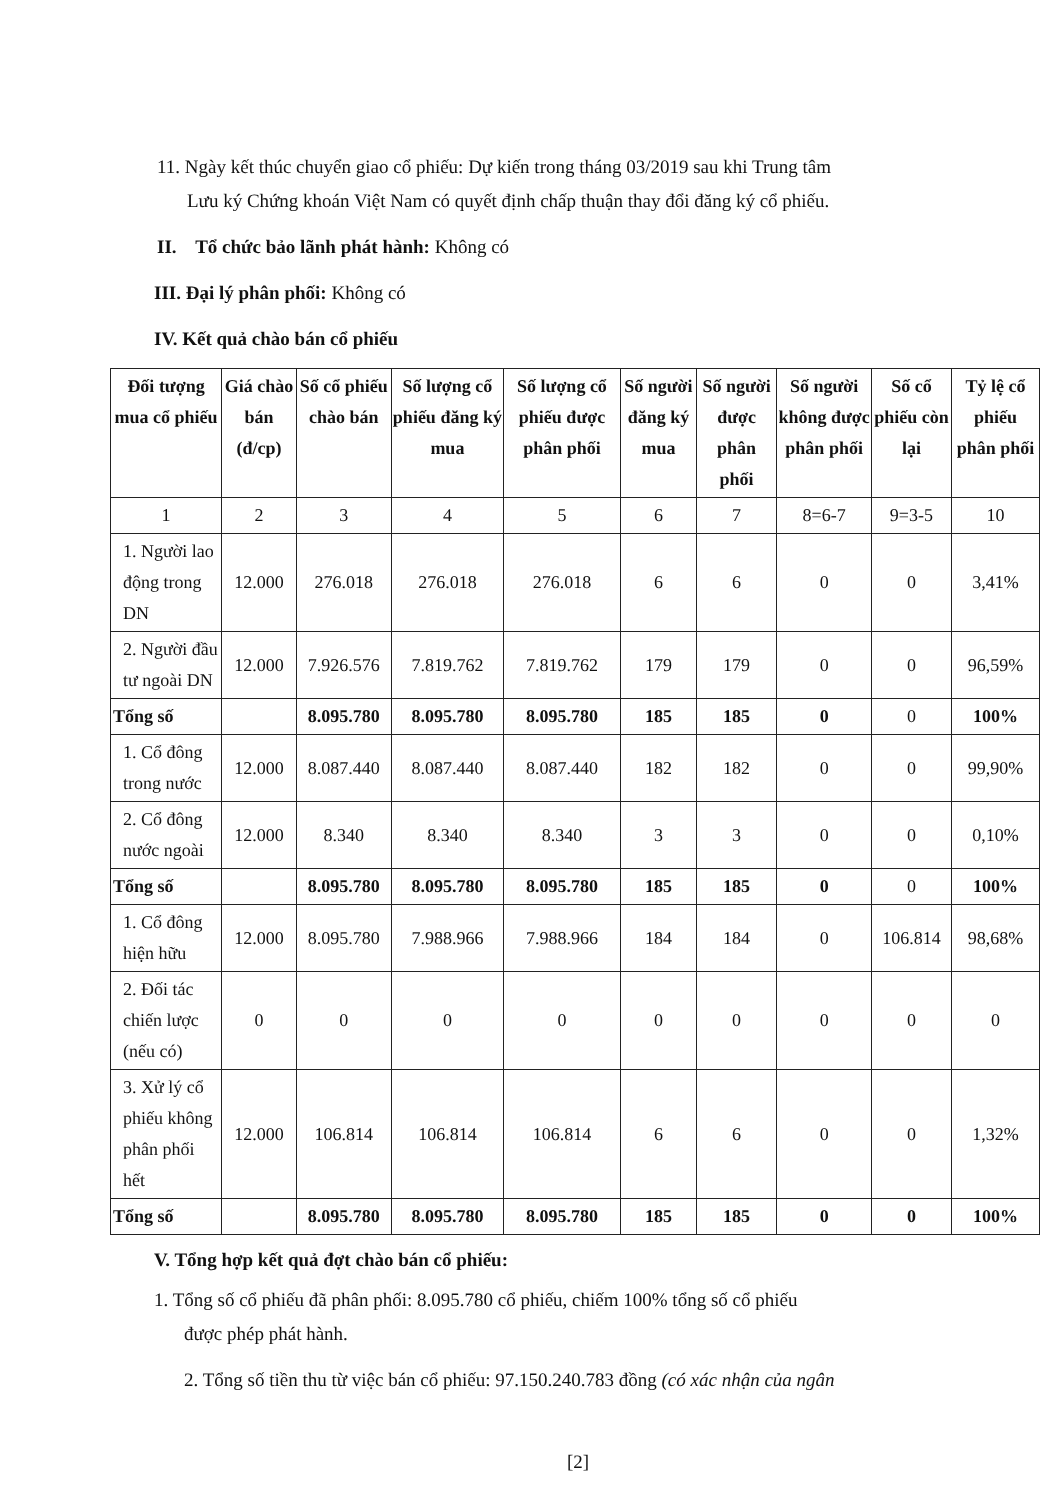11. Ngày kết thúc chuyển giao cổ phiếu: Dự kiến trong tháng 03/2019 sau khi Trung tâm
Lưu ký Chứng khoán Việt Nam có quyết định chấp thuận thay đổi đăng ký cổ phiếu.
II. Tổ chức bảo lãnh phát hành: Không có
III. Đại lý phân phối: Không có
IV. Kết quả chào bán cổ phiếu
| Đối tượng mua cổ phiếu | Giá chào bán (đ/cp) | Số cổ phiếu chào bán | Số lượng cổ phiếu đăng ký mua | Số lượng cổ phiếu được phân phối | Số người đăng ký mua | Số người được phân phối | Số người không được phân phối | Số cổ phiếu còn lại | Tỷ lệ cổ phiếu phân phối |
| --- | --- | --- | --- | --- | --- | --- | --- | --- | --- |
| 1 | 2 | 3 | 4 | 5 | 6 | 7 | 8=6-7 | 9=3-5 | 10 |
| 1. Người lao động trong DN | 12.000 | 276.018 | 276.018 | 276.018 | 6 | 6 | 0 | 0 | 3,41% |
| 2. Người đầu tư ngoài DN | 12.000 | 7.926.576 | 7.819.762 | 7.819.762 | 179 | 179 | 0 | 0 | 96,59% |
| Tổng số | | 8.095.780 | 8.095.780 | 8.095.780 | 185 | 185 | 0 | 0 | 100% |
| 1. Cổ đông trong nước | 12.000 | 8.087.440 | 8.087.440 | 8.087.440 | 182 | 182 | 0 | 0 | 99,90% |
| 2. Cổ đông nước ngoài | 12.000 | 8.340 | 8.340 | 8.340 | 3 | 3 | 0 | 0 | 0,10% |
| Tổng số | | 8.095.780 | 8.095.780 | 8.095.780 | 185 | 185 | 0 | 0 | 100% |
| 1. Cổ đông hiện hữu | 12.000 | 8.095.780 | 7.988.966 | 7.988.966 | 184 | 184 | 0 | 106.814 | 98,68% |
| 2. Đối tác chiến lược (nếu có) | 0 | 0 | 0 | 0 | 0 | 0 | 0 | 0 | 0 |
| 3. Xử lý cổ phiếu không phân phối hết | 12.000 | 106.814 | 106.814 | 106.814 | 6 | 6 | 0 | 0 | 1,32% |
| Tổng số | | 8.095.780 | 8.095.780 | 8.095.780 | 185 | 185 | 0 | 0 | 100% |
V. Tổng hợp kết quả đợt chào bán cổ phiếu:
1. Tổng số cổ phiếu đã phân phối: 8.095.780 cổ phiếu, chiếm 100% tổng số cổ phiếu
được phép phát hành.
2. Tổng số tiền thu từ việc bán cổ phiếu: 97.150.240.783 đồng (có xác nhận của ngân
[2]